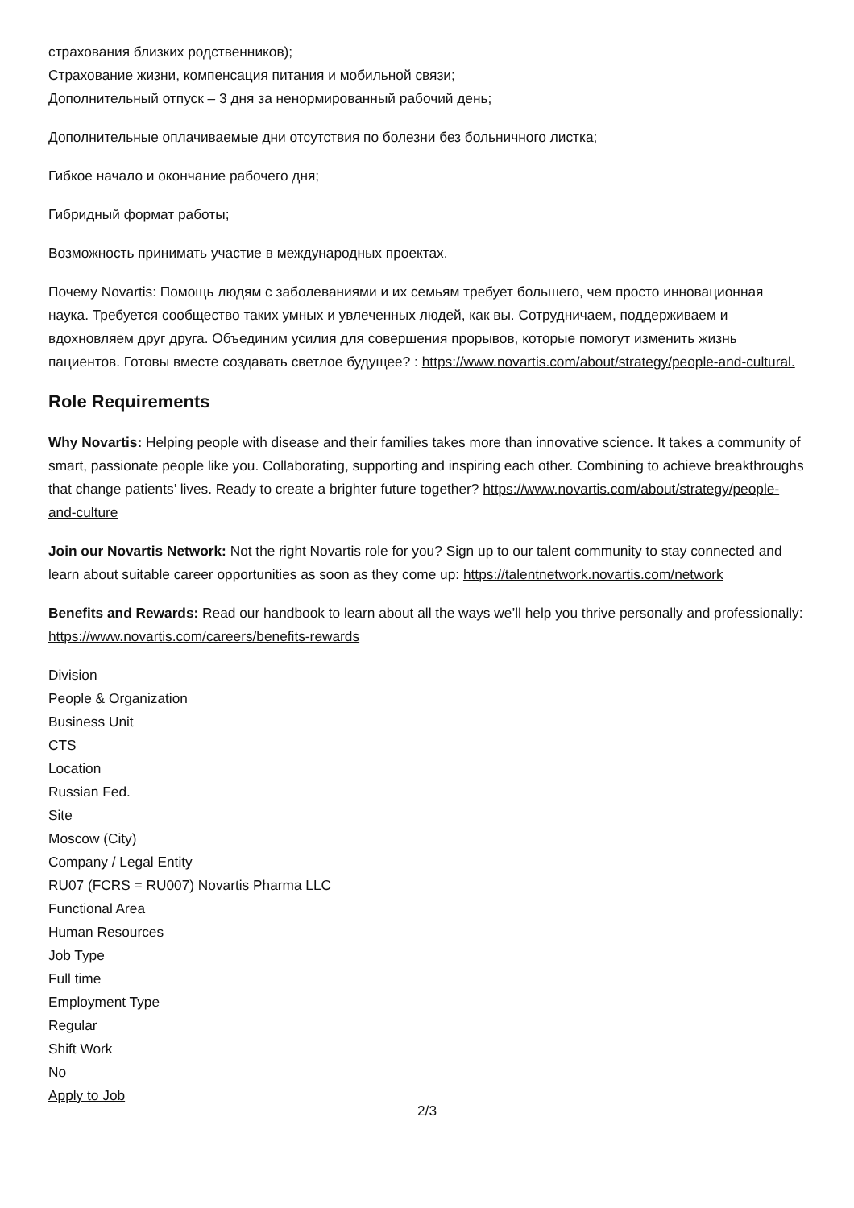страхования близких родственников);
Страхование жизни, компенсация питания и мобильной связи;
Дополнительный отпуск – 3 дня за ненормированный рабочий день;
Дополнительные оплачиваемые дни отсутствия по болезни без больничного листка;
Гибкое начало и окончание рабочего дня;
Гибридный формат работы;
Возможность принимать участие в международных проектах.
Почему Novartis: Помощь людям с заболеваниями и их семьям требует большего, чем просто инновационная наука. Требуется сообщество таких умных и увлеченных людей, как вы. Сотрудничаем, поддерживаем и вдохновляем друг друга. Объединим усилия для совершения прорывов, которые помогут изменить жизнь пациентов. Готовы вместе создавать светлое будущее? : https://www.novartis.com/about/strategy/people-and-cultural.
Role Requirements
Why Novartis: Helping people with disease and their families takes more than innovative science. It takes a community of smart, passionate people like you. Collaborating, supporting and inspiring each other. Combining to achieve breakthroughs that change patients’ lives. Ready to create a brighter future together? https://www.novartis.com/about/strategy/people-and-culture
Join our Novartis Network: Not the right Novartis role for you? Sign up to our talent community to stay connected and learn about suitable career opportunities as soon as they come up: https://talentnetwork.novartis.com/network
Benefits and Rewards: Read our handbook to learn about all the ways we’ll help you thrive personally and professionally: https://www.novartis.com/careers/benefits-rewards
Division
People & Organization
Business Unit
CTS
Location
Russian Fed.
Site
Moscow (City)
Company / Legal Entity
RU07 (FCRS = RU007) Novartis Pharma LLC
Functional Area
Human Resources
Job Type
Full time
Employment Type
Regular
Shift Work
No
Apply to Job
2/3